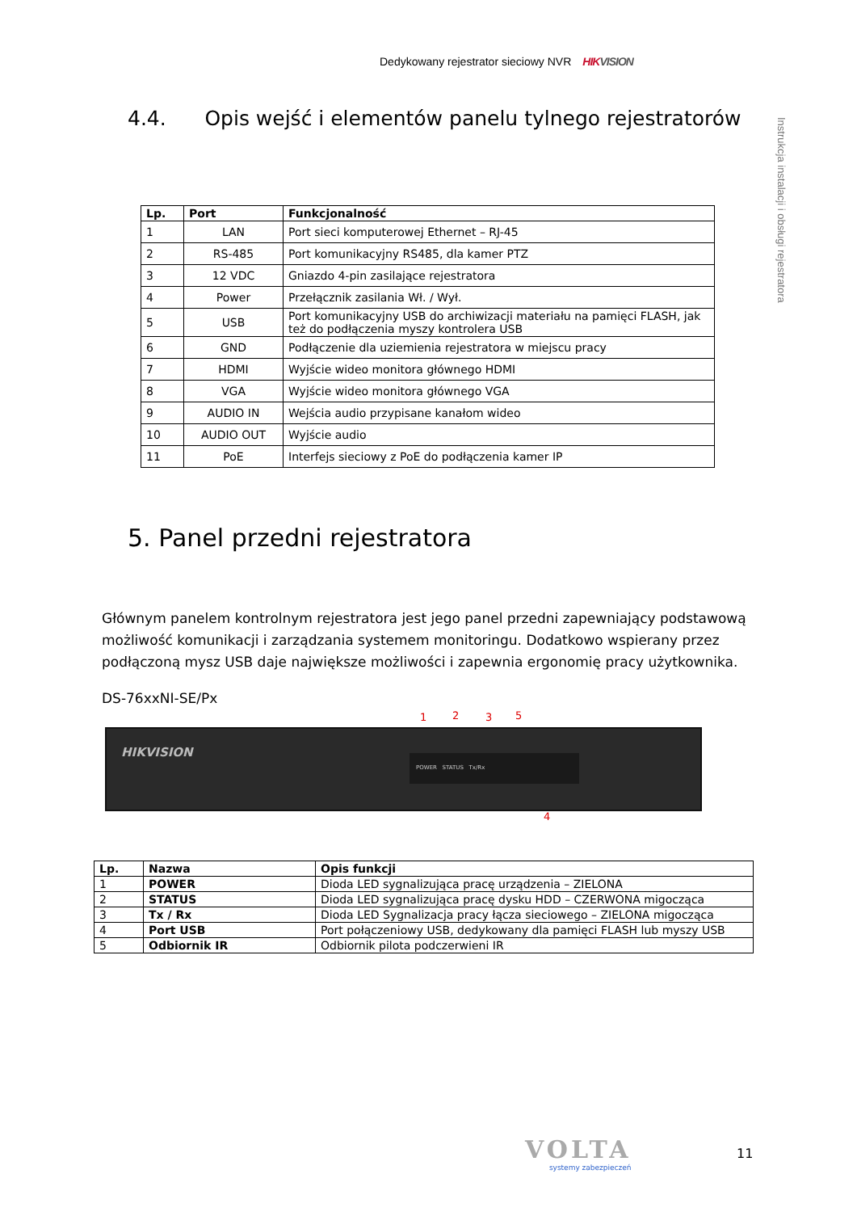Dedykowany rejestrator sieciowy NVR HIKVISION
Instrukcja instalacji i obsługi rejestratora
4.4. Opis wejść i elementów panelu tylnego rejestratorów
| Lp. | Port | Funkcjonalność |
| --- | --- | --- |
| 1 | LAN | Port sieci komputerowej Ethernet – RJ-45 |
| 2 | RS-485 | Port komunikacyjny RS485, dla kamer PTZ |
| 3 | 12 VDC | Gniazdo 4-pin zasilające rejestratora |
| 4 | Power | Przełącznik zasilania Wł. / Wył. |
| 5 | USB | Port komunikacyjny USB do archiwizacji materiału na pamięci FLASH, jak też do podłączenia myszy kontrolera USB |
| 6 | GND | Podłączenie dla uziemienia rejestratora w miejscu pracy |
| 7 | HDMI | Wyjście wideo monitora głównego HDMI |
| 8 | VGA | Wyjście wideo monitora głównego VGA |
| 9 | AUDIO IN | Wejścia audio przypisane kanałom wideo |
| 10 | AUDIO OUT | Wyjście audio |
| 11 | PoE | Interfejs sieciowy z PoE do podłączenia kamer IP |
5. Panel przedni rejestratora
Głównym panelem kontrolnym rejestratora jest jego panel przedni zapewniający podstawową możliwość komunikacji i zarządzania systemem monitoringu. Dodatkowo wspierany przez podłączoną mysz USB daje największe możliwości i zapewnia ergonomię pracy użytkownika.
DS-76xxNI-SE/Px
1 2 3 5
HIKVISION
POWER STATUS Tx/Rx
4
| Lp. | Nazwa | Opis funkcji |
| --- | --- | --- |
| 1 | POWER | Dioda LED sygnalizująca pracę urządzenia – ZIELONA |
| 2 | STATUS | Dioda LED sygnalizująca pracę dysku HDD – CZERWONA migocząca |
| 3 | Tx / Rx | Dioda LED Sygnalizacja pracy łącza sieciowego – ZIELONA migocząca |
| 4 | Port USB | Port połączeniowy USB, dedykowany dla pamięci FLASH lub myszy USB |
| 5 | Odbiornik IR | Odbiornik pilota podczerwieni IR |
VOLTA
systemy zabezpieczeń
11